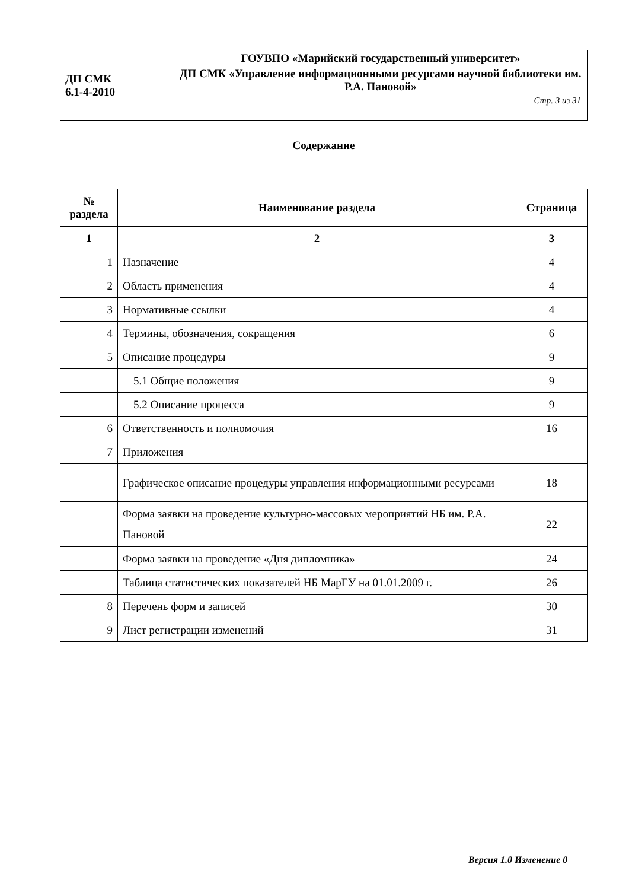| ДП СМК 6.1-4-2010 | ГОУВПО «Марийский государственный университет» |
| | ДП СМК «Управление информационными ресурсами научной библиотеки им. Р.А. Пановой» |
| | Стр. 3 из 31 |
Содержание
| № раздела | Наименование раздела | Страница |
| --- | --- | --- |
| 1 | 2 | 3 |
| 1 | Назначение | 4 |
| 2 | Область применения | 4 |
| 3 | Нормативные ссылки | 4 |
| 4 | Термины, обозначения, сокращения | 6 |
| 5 | Описание процедуры | 9 |
| | 5.1 Общие положения | 9 |
| | 5.2 Описание процесса | 9 |
| 6 | Ответственность и полномочия | 16 |
| 7 | Приложения | |
| | Графическое описание процедуры управления информационными ресурсами | 18 |
| | Форма заявки на проведение культурно-массовых мероприятий НБ им. Р.А. Пановой | 22 |
| | Форма заявки на проведение «Дня дипломника» | 24 |
| | Таблица статистических показателей НБ МарГУ на 01.01.2009 г. | 26 |
| 8 | Перечень форм и записей | 30 |
| 9 | Лист регистрации изменений | 31 |
Версия 1.0 Изменение 0